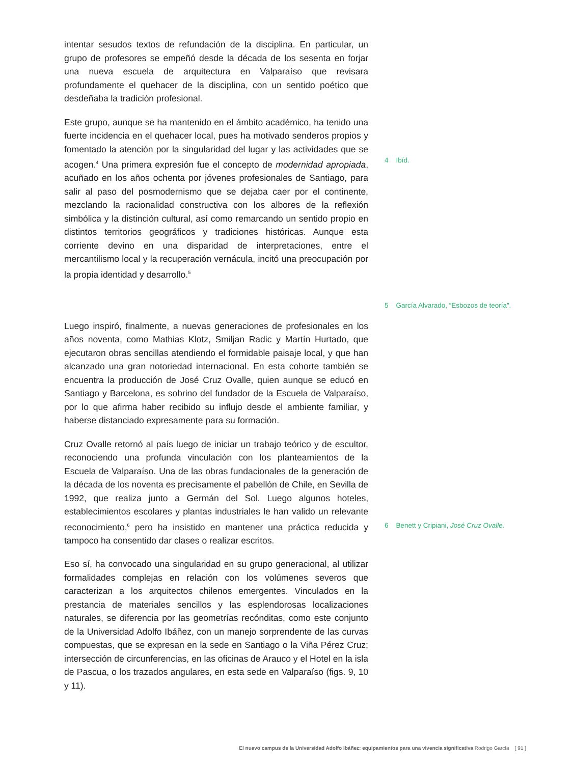intentar sesudos textos de refundación de la disciplina. En particular, un grupo de profesores se empeñó desde la década de los sesenta en forjar una nueva escuela de arquitectura en Valparaíso que revisara profundamente el quehacer de la disciplina, con un sentido poético que desdeñaba la tradición profesional.
Este grupo, aunque se ha mantenido en el ámbito académico, ha tenido una fuerte incidencia en el quehacer local, pues ha motivado senderos propios y fomentado la atención por la singularidad del lugar y las actividades que se acogen.<sup>4</sup> Una primera expresión fue el concepto de modernidad apropiada, acuñado en los años ochenta por jóvenes profesionales de Santiago, para salir al paso del posmodernismo que se dejaba caer por el continente, mezclando la racionalidad constructiva con los albores de la reflexión simbólica y la distinción cultural, así como remarcando un sentido propio en distintos territorios geográficos y tradiciones históricas. Aunque esta corriente devino en una disparidad de interpretaciones, entre el mercantilismo local y la recuperación vernácula, incitó una preocupación por la propia identidad y desarrollo.<sup>5</sup>
4 Ibíd.
5 García Alvarado, “Esbozos de teoría”.
Luego inspiró, finalmente, a nuevas generaciones de profesionales en los años noventa, como Mathias Klotz, Smiljan Radic y Martín Hurtado, que ejecutaron obras sencillas atendiendo el formidable paisaje local, y que han alcanzado una gran notoriedad internacional. En esta cohorte también se encuentra la producción de José Cruz Ovalle, quien aunque se educó en Santiago y Barcelona, es sobrino del fundador de la Escuela de Valparaíso, por lo que afirma haber recibido su influjo desde el ambiente familiar, y haberse distanciado expresamente para su formación.
Cruz Ovalle retornó al país luego de iniciar un trabajo teórico y de escultor, reconociendo una profunda vinculación con los planteamientos de la Escuela de Valparaíso. Una de las obras fundacionales de la generación de la década de los noventa es precisamente el pabellón de Chile, en Sevilla de 1992, que realiza junto a Germán del Sol. Luego algunos hoteles, establecimientos escolares y plantas industriales le han valido un relevante reconocimiento,<sup>6</sup> pero ha insistido en mantener una práctica reducida y tampoco ha consentido dar clases o realizar escritos.
6 Benett y Cripiani, José Cruz Ovalle.
Eso sí, ha convocado una singularidad en su grupo generacional, al utilizar formalidades complejas en relación con los volúmenes severos que caracterizan a los arquitectos chilenos emergentes. Vinculados en la prestancia de materiales sencillos y las esplendorosas localizaciones naturales, se diferencia por las geometrías recónditas, como este conjunto de la Universidad Adolfo Ibáñez, con un manejo sorprendente de las curvas compuestas, que se expresan en la sede en Santiago o la Viña Pérez Cruz; intersección de circunferencias, en las oficinas de Arauco y el Hotel en la isla de Pascua, o los trazados angulares, en esta sede en Valparaíso (figs. 9, 10 y 11).
El nuevo campus de la Universidad Adolfo Ibáñez: equipamientos para una vivencia significativa Rodrigo García [ 91 ]